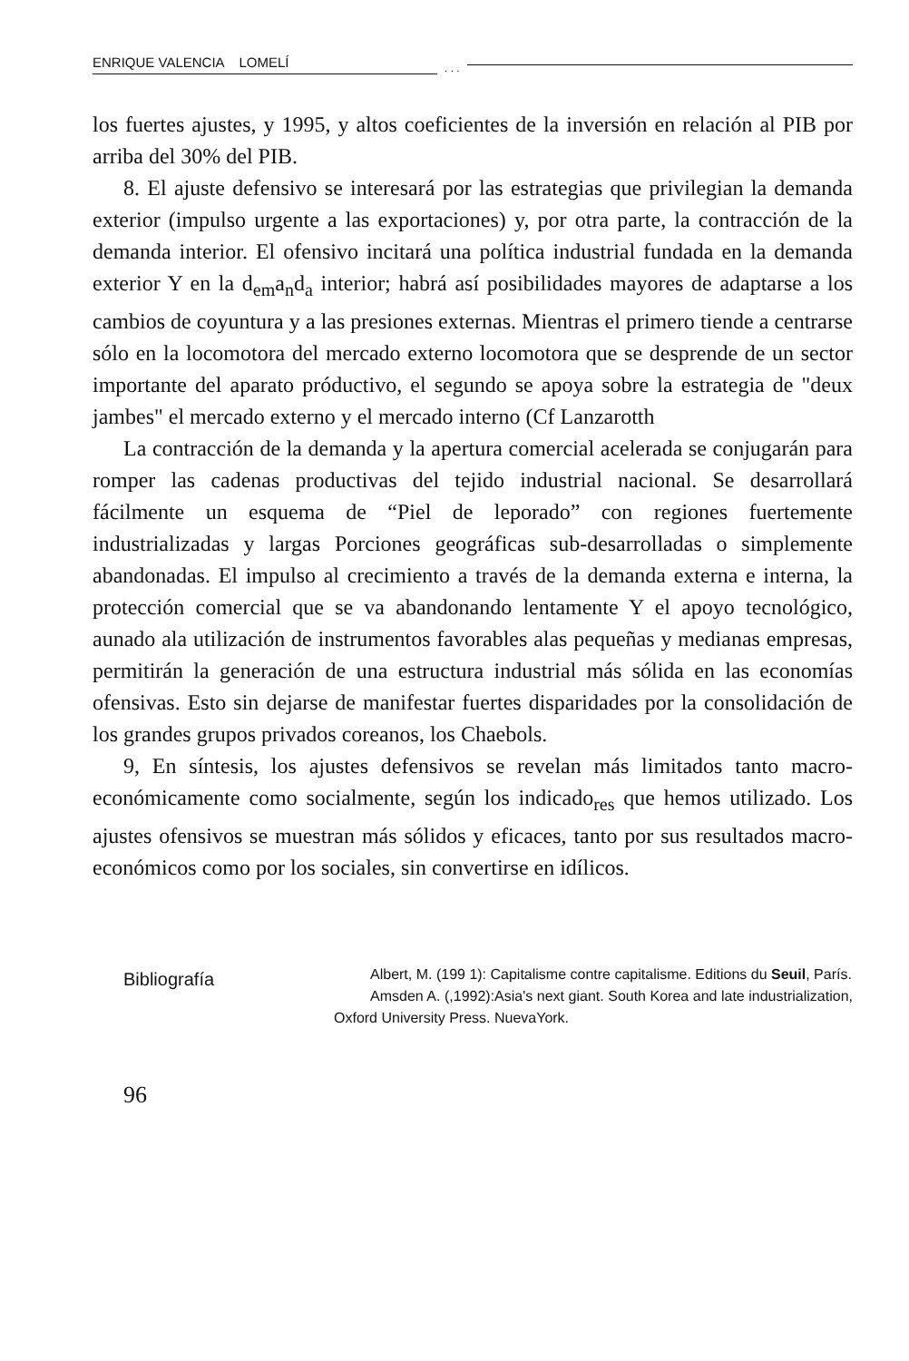ENRIQUE VALENCIA LOMELÍ. . .
los fuertes ajustes, y 1995, y altos coeficientes de la inversión en relación al PIB por arriba del 30% del PIB.
8. El ajuste defensivo se interesará por las estrategias que privilegian la demanda exterior (impulso urgente a las exportaciones) y, por otra parte, la contracción de la demanda interior. El ofensivo incitará una política industrial fundada en la demanda exterior Y en la d<sub>em</sub>a<sub>n</sub>d<sub>a</sub> interior; habrá así posibilidades mayores de adaptarse a los cambios de coyuntura y a las presiones externas. Mientras el primero tiende a centrarse sólo en la locomotora del mercado externo locomotora que se desprende de un sector importante del aparato próductivo, el segundo se apoya sobre la estrategia de "deux jambes" el mercado externo y el mercado interno (Cf Lanzarotth
La contracción de la demanda y la apertura comercial acelerada se conjugarán para romper las cadenas productivas del tejido industrial nacional. Se desarrollará fácilmente un esquema de “Piel de leporado” con regiones fuertemente industrializadas y largas Porciones geográficas sub-desarrolladas o simplemente abandonadas. El impulso al crecimiento a través de la demanda externa e interna, la protección comercial que se va abandonando lentamente Y el apoyo tecnológico, aunado ala utilización de instrumentos favorables alas pequeñas y medianas empresas, permitirán la generación de una estructura industrial más sólida en las economías ofensivas. Esto sin dejarse de manifestar fuertes disparidades por la consolidación de los grandes grupos privados coreanos, los Chaebols.
9, En síntesis, los ajustes defensivos se revelan más limitados tanto macro-económicamente como socialmente, según los indicado<sub>res</sub> que hemos utilizado. Los ajustes ofensivos se muestran más sólidos y eficaces, tanto por sus resultados macro-económicos como por los sociales, sin convertirse en idílicos.
Bibliografía
Albert, M. (199 1): Capitalisme contre capitalisme. Editions du Seuil, París.
Amsden A. (,1992):Asia's next giant. South Korea and late industrialization, Oxford University Press. NuevaYork.
96